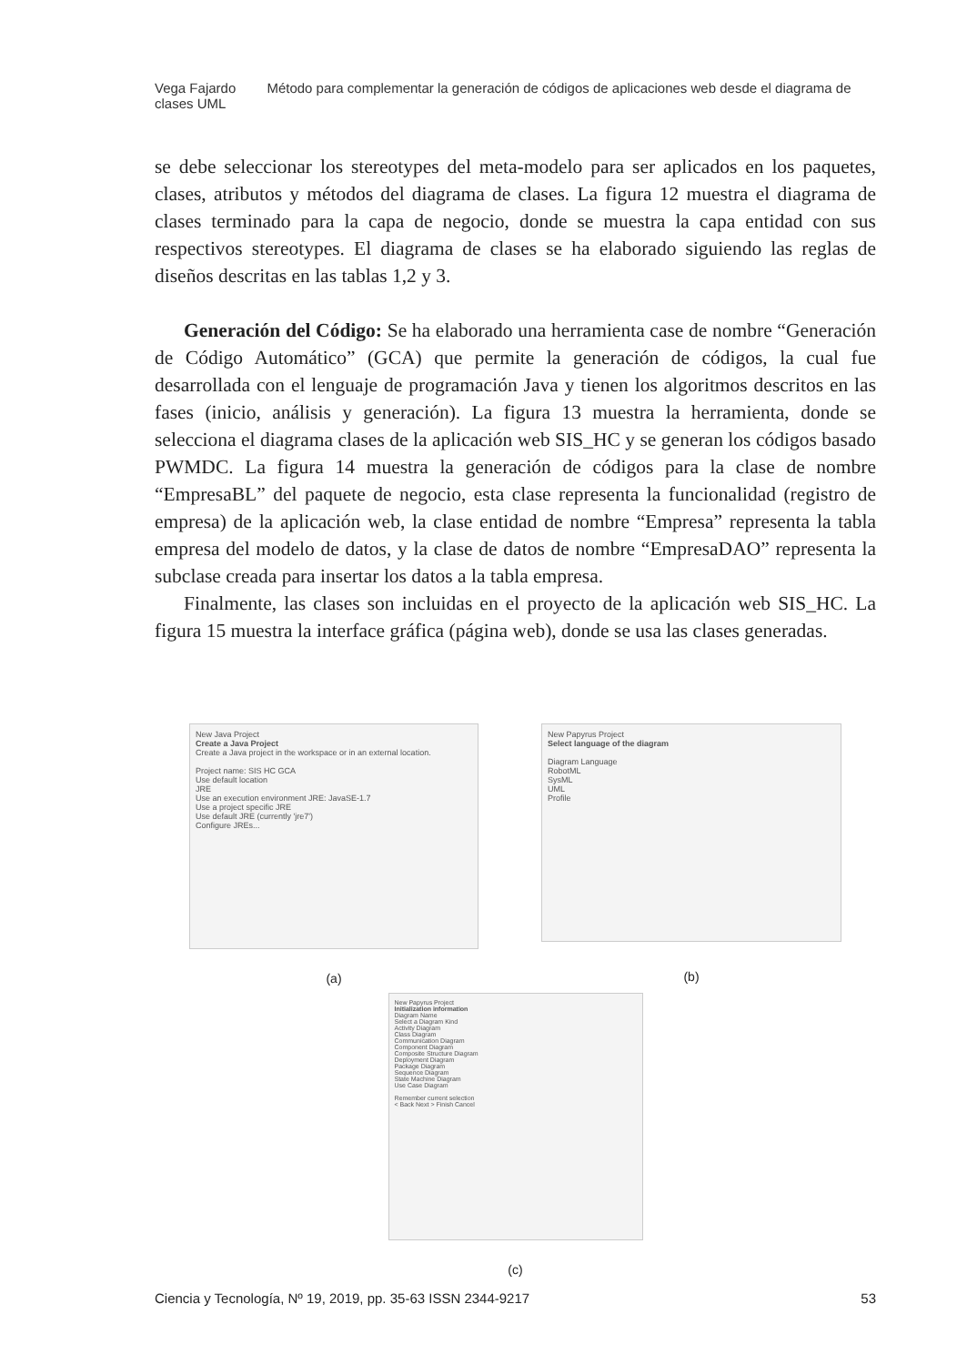Vega Fajardo Método para complementar la generación de códigos de aplicaciones web desde el diagrama de clases UML
se debe seleccionar los stereotypes del meta-modelo para ser aplicados en los paquetes, clases, atributos y métodos del diagrama de clases. La figura 12 muestra el diagrama de clases terminado para la capa de negocio, donde se muestra la capa entidad con sus respectivos stereotypes. El diagrama de clases se ha elaborado siguiendo las reglas de diseños descritas en las tablas 1,2 y 3.
Generación del Código: Se ha elaborado una herramienta case de nombre “Generación de Código Automático” (GCA) que permite la generación de códigos, la cual fue desarrollada con el lenguaje de programación Java y tienen los algoritmos descritos en las fases (inicio, análisis y generación). La figura 13 muestra la herramienta, donde se selecciona el diagrama clases de la aplicación web SIS_HC y se generan los códigos basado PWMDC. La figura 14 muestra la generación de códigos para la clase de nombre “EmpresaBL” del paquete de negocio, esta clase representa la funcionalidad (registro de empresa) de la aplicación web, la clase entidad de nombre “Empresa” representa la tabla empresa del modelo de datos, y la clase de datos de nombre “EmpresaDAO” representa la subclase creada para insertar los datos a la tabla empresa.
Finalmente, las clases son incluidas en el proyecto de la aplicación web SIS_HC. La figura 15 muestra la interface gráfica (página web), donde se usa las clases generadas.
New Java Project
Create a Java Project
Create a Java project in the workspace or in an external location.
Project name: SIS HC GCA
Use default location
JRE
Use an execution environment JRE: JavaSE-1.7
Use a project specific JRE
Use default JRE (currently 'jre7')
Configure JREs...
(a)
New Papyrus Project
Select language of the diagram
Diagram Language
RobotML
SysML
UML
Profile
(b)
New Papyrus Project
Initialization information
Diagram Name
Select a Diagram Kind
Activity Diagram
Class Diagram
Communication Diagram
Component Diagram
Composite Structure Diagram
Deployment Diagram
Package Diagram
Sequence Diagram
State Machine Diagram
Use Case Diagram
Remember current selection
< Back Next > Finish Cancel
(c)
Ciencia y Tecnología, Nº 19, 2019, pp. 35-63 ISSN 2344-9217 53